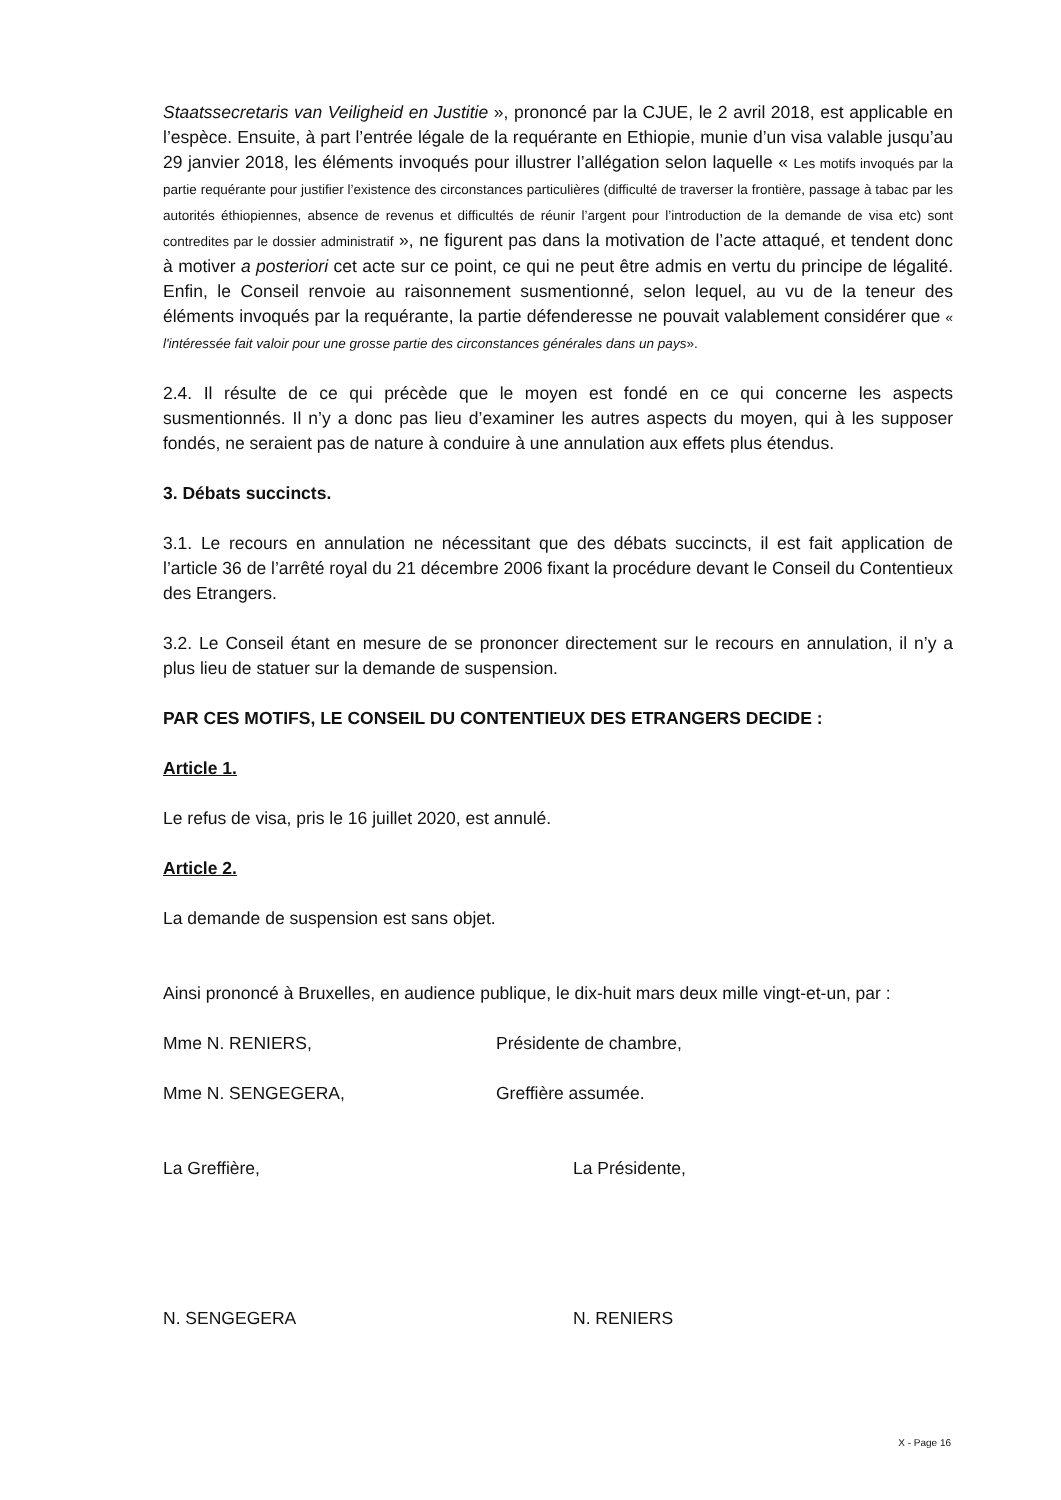Staatssecretaris van Veiligheid en Justitie », prononcé par la CJUE, le 2 avril 2018, est applicable en l’espèce. Ensuite, à part l’entrée légale de la requérante en Ethiopie, munie d’un visa valable jusqu’au 29 janvier 2018, les éléments invoqués pour illustrer l’allégation selon laquelle « Les motifs invoqués par la partie requérante pour justifier l’existence des circonstances particulières (difficulté de traverser la frontière, passage à tabac par les autorités éthiopiennes, absence de revenus et difficultés de réunir l’argent pour l’introduction de la demande de visa etc) sont contredites par le dossier administratif », ne figurent pas dans la motivation de l’acte attaqué, et tendent donc à motiver a posteriori cet acte sur ce point, ce qui ne peut être admis en vertu du principe de légalité. Enfin, le Conseil renvoie au raisonnement susmentionné, selon lequel, au vu de la teneur des éléments invoqués par la requérante, la partie défenderesse ne pouvait valablement considérer que « l'intéressée fait valoir pour une grosse partie des circonstances générales dans un pays».
2.4. Il résulte de ce qui précède que le moyen est fondé en ce qui concerne les aspects susmentionnés. Il n’y a donc pas lieu d’examiner les autres aspects du moyen, qui à les supposer fondés, ne seraient pas de nature à conduire à une annulation aux effets plus étendus.
3. Débats succincts.
3.1. Le recours en annulation ne nécessitant que des débats succincts, il est fait application de l’article 36 de l’arrêté royal du 21 décembre 2006 fixant la procédure devant le Conseil du Contentieux des Etrangers.
3.2. Le Conseil étant en mesure de se prononcer directement sur le recours en annulation, il n’y a plus lieu de statuer sur la demande de suspension.
PAR CES MOTIFS, LE CONSEIL DU CONTENTIEUX DES ETRANGERS DECIDE :
Article 1.
Le refus de visa, pris le 16 juillet 2020, est annulé.
Article 2.
La demande de suspension est sans objet.
Ainsi prononcé à Bruxelles, en audience publique, le dix-huit mars deux mille vingt-et-un, par :
Mme N. RENIERS, Présidente de chambre,
Mme N. SENGEGERA, Greffière assumée.
La Greffière, La Présidente,
N. SENGEGERA N. RENIERS
X - Page 16